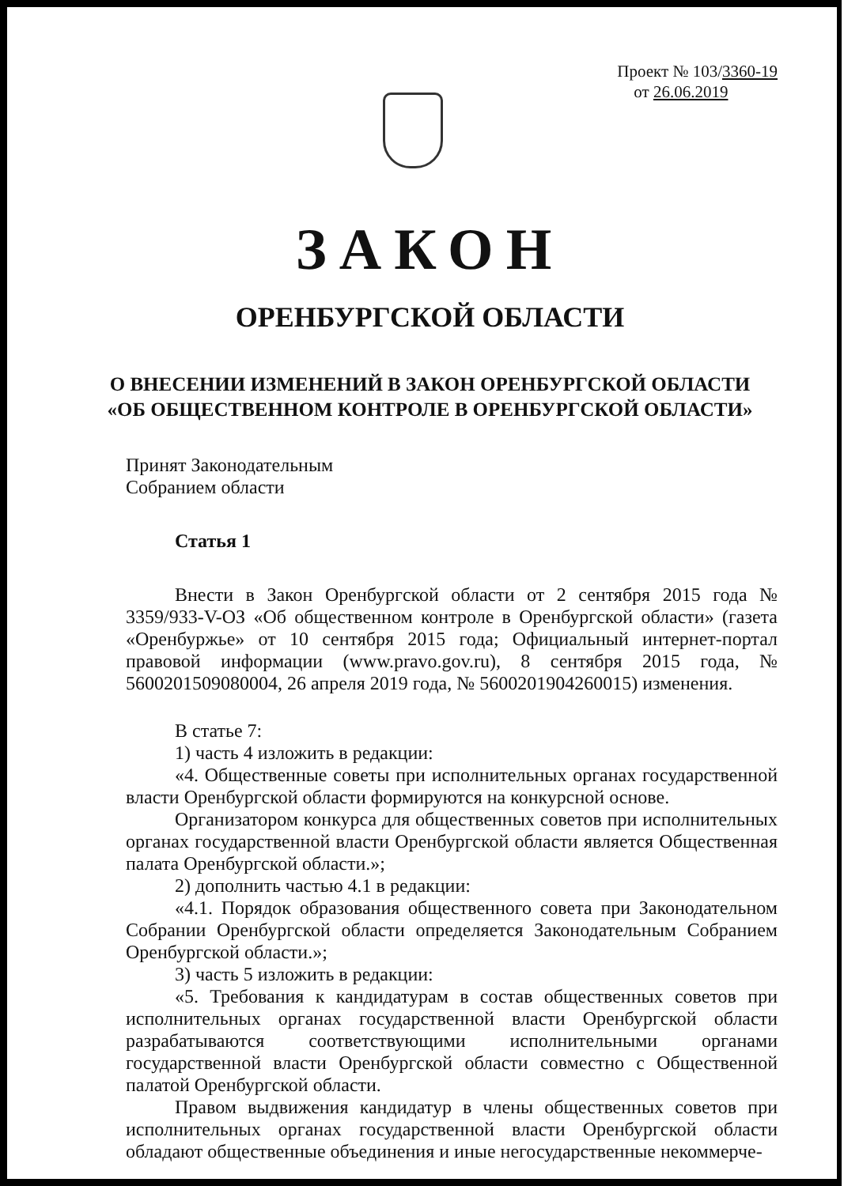Проект № 103/3360-19
от 26.06.2019
ЗАКОН
ОРЕНБУРГСКОЙ ОБЛАСТИ
О ВНЕСЕНИИ ИЗМЕНЕНИЙ В ЗАКОН ОРЕНБУРГСКОЙ ОБЛАСТИ
«ОБ ОБЩЕСТВЕННОМ КОНТРОЛЕ В ОРЕНБУРГСКОЙ ОБЛАСТИ»
Принят Законодательным
Собранием области
Статья 1
Внести в Закон Оренбургской области от 2 сентября 2015 года № 3359/933-V-ОЗ «Об общественном контроле в Оренбургской области» (газета «Оренбуржье» от 10 сентября 2015 года; Официальный интернет-портал правовой информации (www.pravo.gov.ru), 8 сентября 2015 года, № 5600201509080004, 26 апреля 2019 года, № 5600201904260015) изменения.
В статье 7:
1) часть 4 изложить в редакции:
«4. Общественные советы при исполнительных органах государственной власти Оренбургской области формируются на конкурсной основе.
Организатором конкурса для общественных советов при исполнительных органах государственной власти Оренбургской области является Общественная палата Оренбургской области.»;
2) дополнить частью 4.1 в редакции:
«4.1. Порядок образования общественного совета при Законодательном Собрании Оренбургской области определяется Законодательным Собранием Оренбургской области.»;
3) часть 5 изложить в редакции:
«5. Требования к кандидатурам в состав общественных советов при исполнительных органах государственной власти Оренбургской области разрабатываются соответствующими исполнительными органами государственной власти Оренбургской области совместно с Общественной палатой Оренбургской области.
Правом выдвижения кандидатур в члены общественных советов при исполнительных органах государственной власти Оренбургской области обладают общественные объединения и иные негосударственные некоммерче-